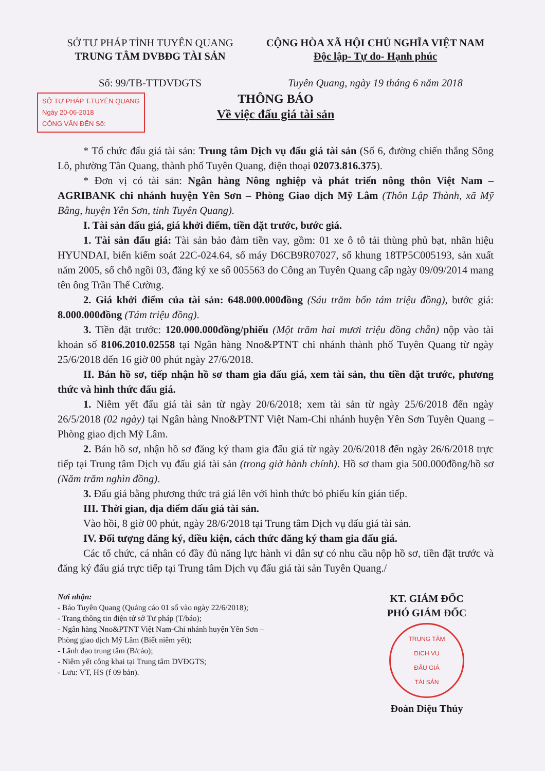SỞ TƯ PHÁP TỈNH TUYÊN QUANG
TRUNG TÂM DVBĐG TÀI SẢN
Số: 99/TB-TTDVĐGTS
CỘNG HÒA XÃ HỘI CHỦ NGHĨA VIỆT NAM
Độc lập- Tự do- Hạnh phúc
Tuyên Quang, ngày 19 tháng 6 năm 2018
SỞ TƯ PHÁP T.TUYÊN QUANG
Ngày 20-06-2018
CÔNG VĂN ĐẾN Số:
THÔNG BÁO
Về việc đấu giá tài sản
* Tổ chức đấu giá tài sản: Trung tâm Dịch vụ đấu giá tài sản (Số 6, đường chiến thắng Sông Lô, phường Tân Quang, thành phố Tuyên Quang, điện thoại 02073.816.375).
* Đơn vị có tài sản: Ngân hàng Nông nghiệp và phát triển nông thôn Việt Nam – AGRIBANK chi nhánh huyện Yên Sơn – Phòng Giao dịch Mỹ Lâm (Thôn Lập Thành, xã Mỹ Bằng, huyện Yên Sơn, tỉnh Tuyên Quang).
I. Tài sản đấu giá, giá khởi điểm, tiền đặt trước, bước giá.
1. Tài sản đấu giá: Tài sản bảo đảm tiền vay, gồm: 01 xe ô tô tải thùng phủ bạt, nhãn hiệu HYUNDAI, biển kiểm soát 22C-024.64, số máy D6CB9R07027, số khung 18TP5C005193, sản xuất năm 2005, số chỗ ngồi 03, đăng ký xe số 005563 do Công an Tuyên Quang cấp ngày 09/09/2014 mang tên ông Trần Thế Cường.
2. Giá khởi điểm của tài sản: 648.000.000đồng (Sáu trăm bốn tám triệu đồng), bước giá: 8.000.000đồng (Tám triệu đồng).
3. Tiền đặt trước: 120.000.000đồng/phiếu (Một trăm hai mươi triệu đồng chẵn) nộp vào tài khoản số 8106.2010.02558 tại Ngân hàng Nno&PTNT chi nhánh thành phố Tuyên Quang từ ngày 25/6/2018 đến 16 giờ 00 phút ngày 27/6/2018.
II. Bán hồ sơ, tiếp nhận hồ sơ tham gia đấu giá, xem tài sản, thu tiền đặt trước, phương thức và hình thức đấu giá.
1. Niêm yết đấu giá tài sản từ ngày 20/6/2018; xem tài sản từ ngày 25/6/2018 đến ngày 26/5/2018 (02 ngày) tại Ngân hàng Nno&PTNT Việt Nam-Chi nhánh huyện Yên Sơn Tuyên Quang – Phòng giao dịch Mỹ Lâm.
2. Bán hồ sơ, nhận hồ sơ đăng ký tham gia đấu giá từ ngày 20/6/2018 đến ngày 26/6/2018 trực tiếp tại Trung tâm Dịch vụ đấu giá tài sản (trong giờ hành chính). Hồ sơ tham gia 500.000đồng/hồ sơ (Năm trăm nghìn đồng).
3. Đấu giá bằng phương thức trả giá lên với hình thức bỏ phiếu kín gián tiếp.
III. Thời gian, địa điểm đấu giá tài sản.
Vào hồi, 8 giờ 00 phút, ngày 28/6/2018 tại Trung tâm Dịch vụ đấu giá tài sản.
IV. Đối tượng đăng ký, điều kiện, cách thức đăng ký tham gia đấu giá.
Các tổ chức, cá nhân có đầy đủ năng lực hành vi dân sự có nhu cầu nộp hồ sơ, tiền đặt trước và đăng ký đấu giá trực tiếp tại Trung tâm Dịch vụ đấu giá tài sản Tuyên Quang./
Nơi nhận:
- Báo Tuyên Quang (Quảng cáo 01 số vào ngày 22/6/2018);
- Trang thông tin điện tử sở Tư pháp (T/báo);
- Ngân hàng Nno&PTNT Việt Nam-Chi nhánh huyện Yên Sơn – Phòng giao dịch Mỹ Lâm (Biết niêm yết);
- Lãnh đạo trung tâm (B/cáo);
- Niêm yết công khai tại Trung tâm DVĐGTS;
- Lưu: VT, HS (f 09 bản).
KT. GIÁM ĐỐC
PHÓ GIÁM ĐỐC
TRUNG TÂM
DỊCH VỤ
ĐẤU GIÁ
TÀI SẢN
Đoàn Diệu Thúy